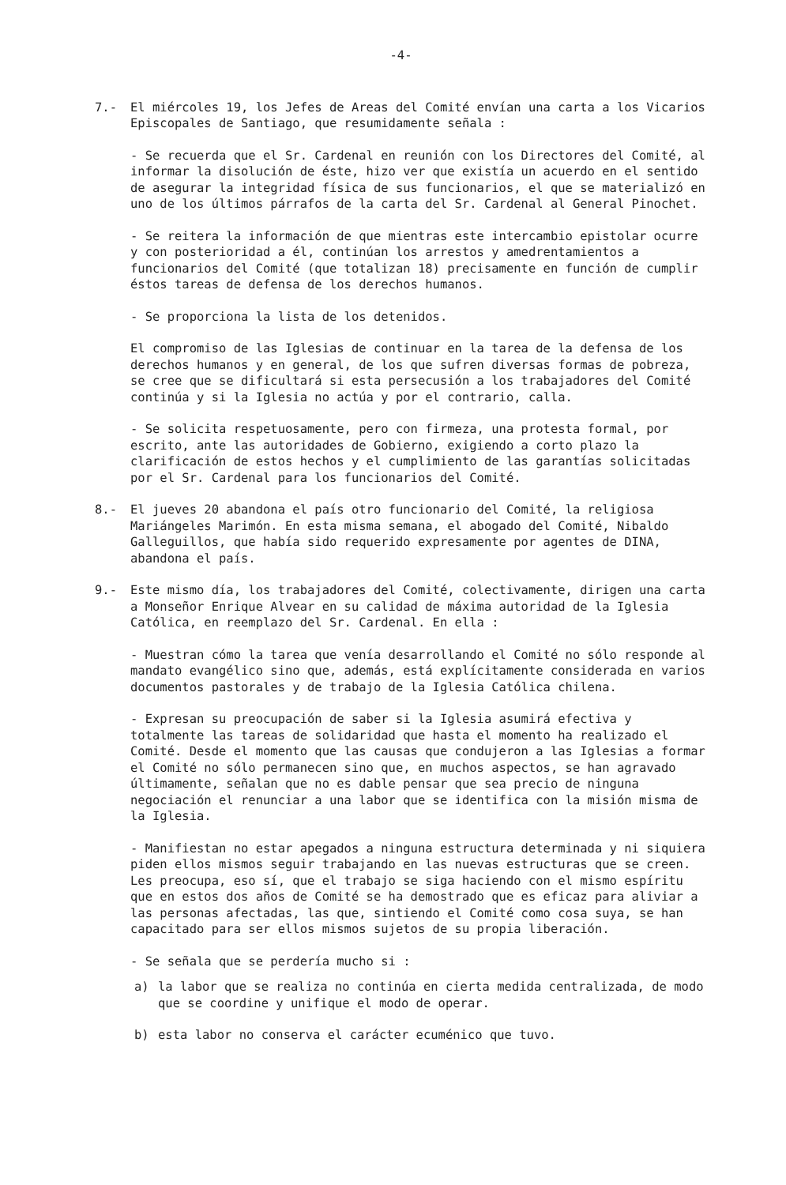-4-
7.- El miércoles 19, los Jefes de Areas del Comité envían una carta a los Vicarios Episcopales de Santiago, que resumidamente señala :
- Se recuerda que el Sr. Cardenal en reunión con los Directores del Comité, al informar la disolución de éste, hizo ver que existía un acuerdo en el sentido de asegurar la integridad física de sus funcionarios, el que se materializó en uno de los últimos párrafos de la carta del Sr. Cardenal al General Pinochet.
- Se reitera la información de que mientras este intercambio epistolar ocurre y con posterioridad a él, continúan los arrestos y amedrentamientos a funcionarios del Comité (que totalizan 18) precisamente en función de cumplir éstos tareas de defensa de los derechos humanos.
- Se proporciona la lista de los detenidos.
El compromiso de las Iglesias de continuar en la tarea de la defensa de los derechos humanos y en general, de los que sufren diversas formas de pobreza, se cree que se dificultará si esta persecusión a los trabajadores del Comité continúa y si la Iglesia no actúa y por el contrario, calla.
- Se solicita respetuosamente, pero con firmeza, una protesta formal, por escrito, ante las autoridades de Gobierno, exigiendo a corto plazo la clarificación de estos hechos y el cumplimiento de las garantías solicitadas por el Sr. Cardenal para los funcionarios del Comité.
8.- El jueves 20 abandona el país otro funcionario del Comité, la religiosa Mariángeles Marimón. En esta misma semana, el abogado del Comité, Nibaldo Galleguillos, que había sido requerido expresamente por agentes de DINA, abandona el país.
9.- Este mismo día, los trabajadores del Comité, colectivamente, dirigen una carta a Monseñor Enrique Alvear en su calidad de máxima autoridad de la Iglesia Católica, en reemplazo del Sr. Cardenal. En ella :
- Muestran cómo la tarea que venía desarrollando el Comité no sólo responde al mandato evangélico sino que, además, está explícitamente considerada en varios documentos pastorales y de trabajo de la Iglesia Católica chilena.
- Expresan su preocupación de saber si la Iglesia asumirá efectiva y totalmente las tareas de solidaridad que hasta el momento ha realizado el Comité. Desde el momento que las causas que condujeron a las Iglesias a formar el Comité no sólo permanecen sino que, en muchos aspectos, se han agravado últimamente, señalan que no es dable pensar que sea precio de ninguna negociación el renunciar a una labor que se identifica con la misión misma de la Iglesia.
- Manifiestan no estar apegados a ninguna estructura determinada y ni siquiera piden ellos mismos seguir trabajando en las nuevas estructuras que se creen. Les preocupa, eso sí, que el trabajo se siga haciendo con el mismo espíritu que en estos dos años de Comité se ha demostrado que es eficaz para aliviar a las personas afectadas, las que, sintiendo el Comité como cosa suya, se han capacitado para ser ellos mismos sujetos de su propia liberación.
- Se señala que se perdería mucho si :
a) la labor que se realiza no continúa en cierta medida centralizada, de modo que se coordine y unifique el modo de operar.
b) esta labor no conserva el carácter ecuménico que tuvo.